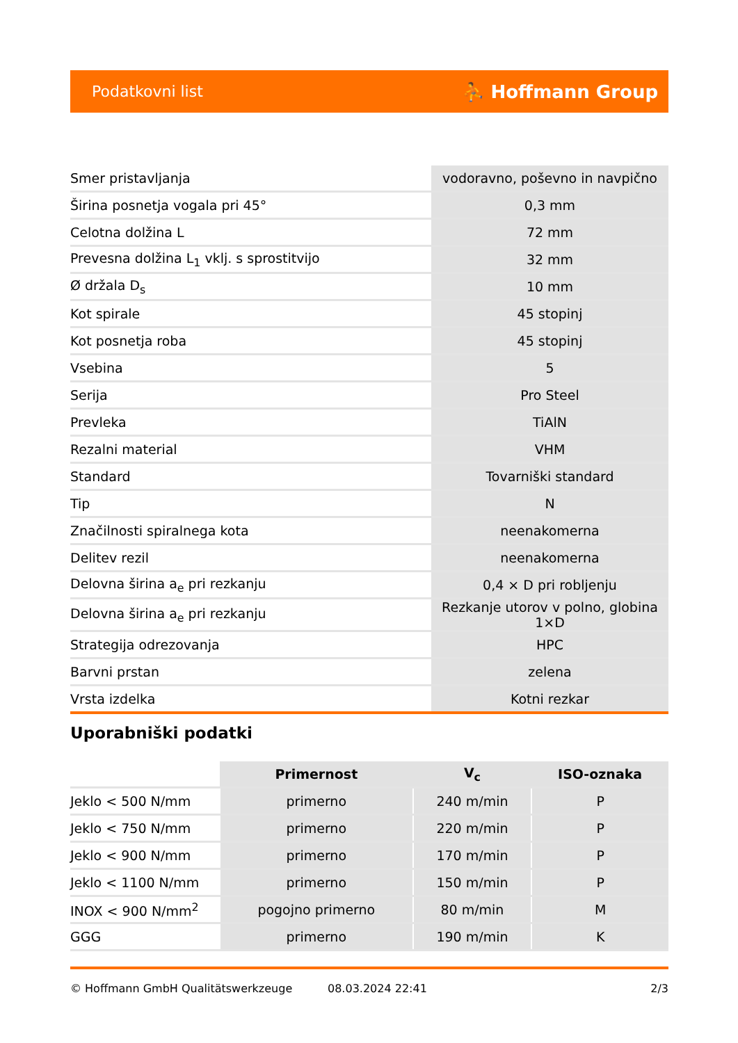Podatkovni list ⛹ Hoffmann Group
| Smer pristavljanja | vodoravno, poševno in navpično |
| Širina posnetja vogala pri 45° | 0,3 mm |
| Celotna dolžina L | 72 mm |
| Prevesna dolžina L<sub>1</sub> vklj. s sprostitvijo | 32 mm |
| Ø držala D<sub>s</sub> | 10 mm |
| Kot spirale | 45 stopinj |
| Kot posnetja roba | 45 stopinj |
| Vsebina | 5 |
| Serija | Pro Steel |
| Prevleka | TiAlN |
| Rezalni material | VHM |
| Standard | Tovarniški standard |
| Tip | N |
| Značilnosti spiralnega kota | neenakomerna |
| Delitev rezil | neenakomerna |
| Delovna širina a<sub>e</sub> pri rezkanju | 0,4 × D pri robljenju |
| Delovna širina a<sub>e</sub> pri rezkanju | Rezkanje utorov v polno, globina 1×D |
| Strategija odrezovanja | HPC |
| Barvni prstan | zelena |
| Vrsta izdelka | Kotni rezkar |
Uporabniški podatki
| | Primernost | V<sub>c</sub> | ISO-oznaka |
| --- | --- | --- | --- |
| Jeklo < 500 N/mm | primerno | 240 m/min | P |
| Jeklo < 750 N/mm | primerno | 220 m/min | P |
| Jeklo < 900 N/mm | primerno | 170 m/min | P |
| Jeklo < 1100 N/mm | primerno | 150 m/min | P |
| INOX < 900 N/mm<sup>2</sup> | pogojno primerno | 80 m/min | M |
| GGG | primerno | 190 m/min | K |
© Hoffmann GmbH Qualitätswerkzeuge 08.03.2024 22:41 2/3